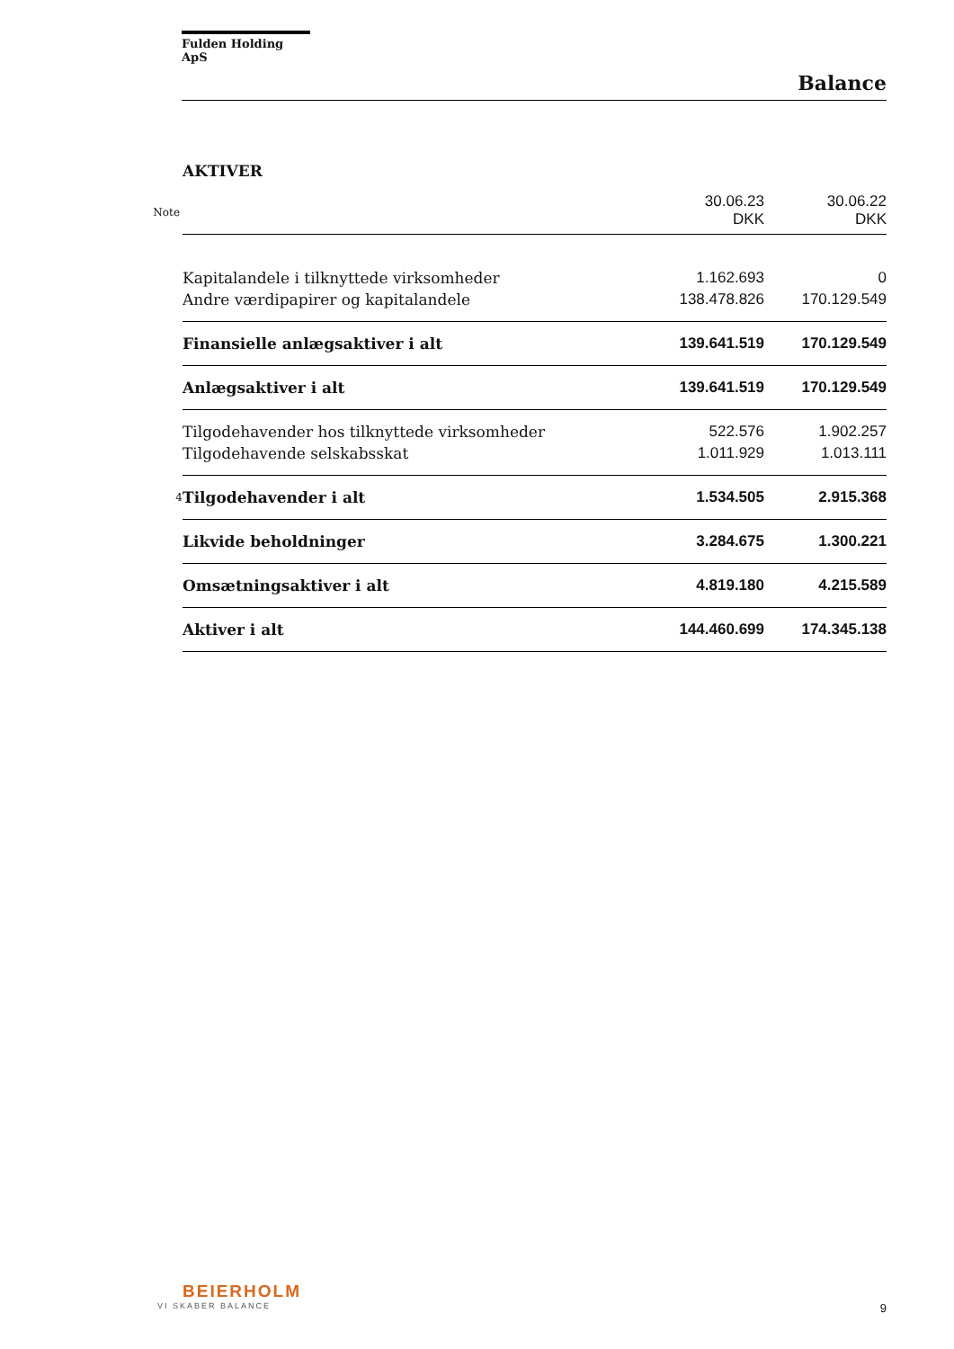Fulden Holding ApS
Balance
AKTIVER
| Note | | 30.06.23 DKK | 30.06.22 DKK |
| | Kapitalandele i tilknyttede virksomheder | 1.162.693 | 0 |
| | Andre værdipapirer og kapitalandele | 138.478.826 | 170.129.549 |
| | Finansielle anlægsaktiver i alt | 139.641.519 | 170.129.549 |
| | Anlægsaktiver i alt | 139.641.519 | 170.129.549 |
| | Tilgodehavender hos tilknyttede virksomheder | 522.576 | 1.902.257 |
| | Tilgodehavende selskabsskat | 1.011.929 | 1.013.111 |
| 4 | Tilgodehavender i alt | 1.534.505 | 2.915.368 |
| | Likvide beholdninger | 3.284.675 | 1.300.221 |
| | Omsætningsaktiver i alt | 4.819.180 | 4.215.589 |
| | Aktiver i alt | 144.460.699 | 174.345.138 |
BEIERHOLM
VI SKABER BALANCE
9